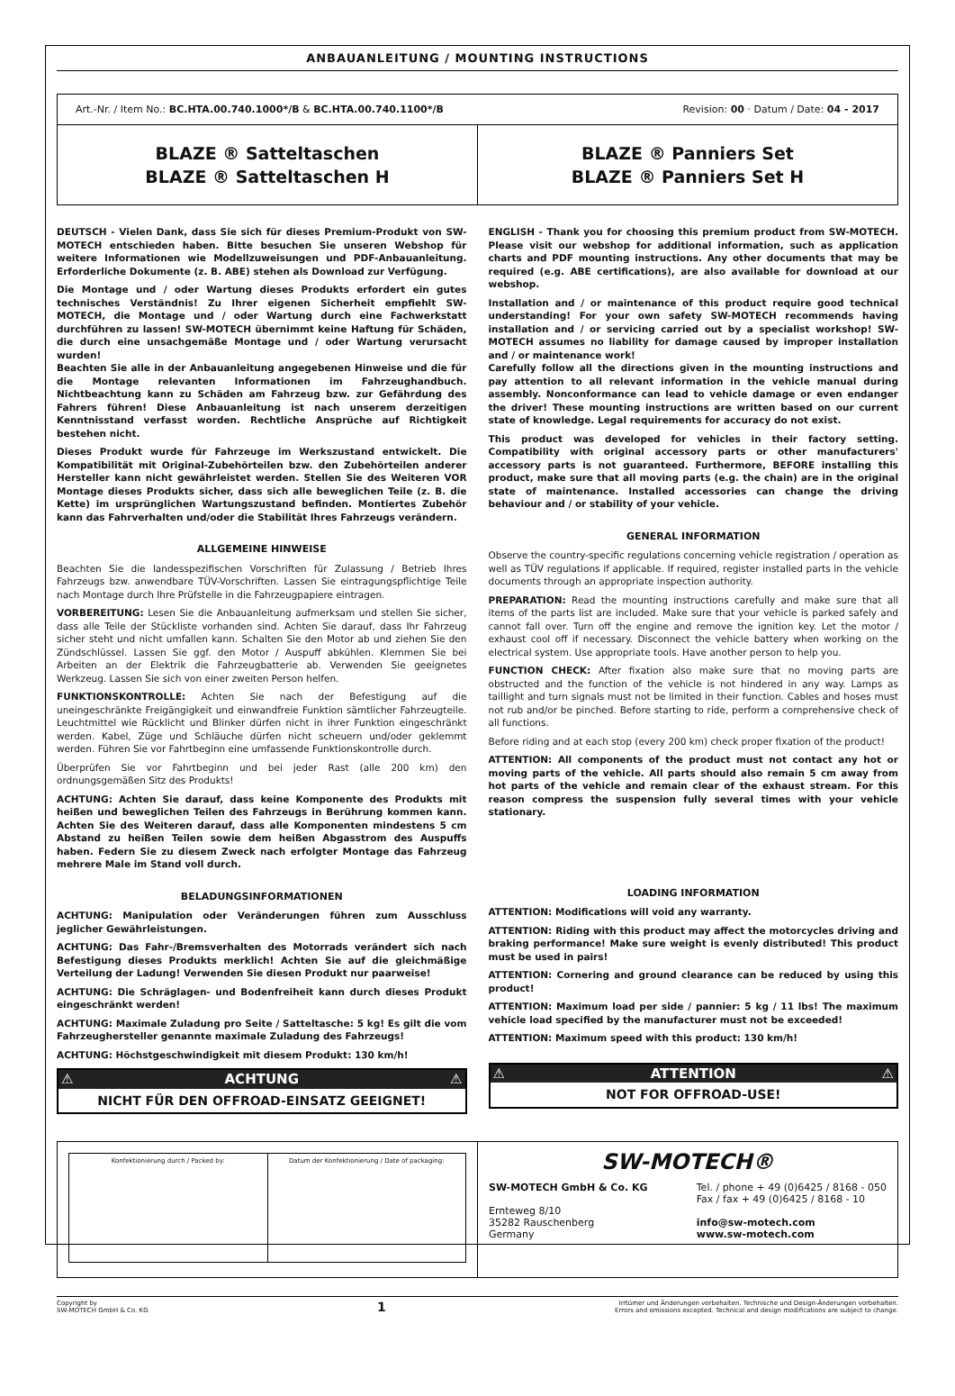ANBAUANLEITUNG / MOUNTING INSTRUCTIONS
Art.-Nr. / Item No.: BC.HTA.00.740.1000*/B & BC.HTA.00.740.1100*/B Revision: 00 · Datum / Date: 04 - 2017
BLAZE ® Satteltaschen
BLAZE ® Satteltaschen H
BLAZE ® Panniers Set
BLAZE ® Panniers Set H
DEUTSCH - Vielen Dank, dass Sie sich für dieses Premium-Produkt von SW-MOTECH entschieden haben. Bitte besuchen Sie unseren Webshop für weitere Informationen wie Modellzuweisungen und PDF-Anbauanleitung. Erforderliche Dokumente (z. B. ABE) stehen als Download zur Verfügung.
Die Montage und / oder Wartung dieses Produkts erfordert ein gutes technisches Verständnis! Zu Ihrer eigenen Sicherheit empfiehlt SW-MOTECH, die Montage und / oder Wartung durch eine Fachwerkstatt durchführen zu lassen! SW-MOTECH übernimmt keine Haftung für Schäden, die durch eine unsachgemäße Montage und / oder Wartung verursacht wurden!
Beachten Sie alle in der Anbauanleitung angegebenen Hinweise und die für die Montage relevanten Informationen im Fahrzeughandbuch. Nichtbeachtung kann zu Schäden am Fahrzeug bzw. zur Gefährdung des Fahrers führen! Diese Anbauanleitung ist nach unserem derzeitigen Kenntnisstand verfasst worden. Rechtliche Ansprüche auf Richtigkeit bestehen nicht.
Dieses Produkt wurde für Fahrzeuge im Werkszustand entwickelt. Die Kompatibilität mit Original-Zubehörteilen bzw. den Zubehörteilen anderer Hersteller kann nicht gewährleistet werden. Stellen Sie des Weiteren VOR Montage dieses Produkts sicher, dass sich alle beweglichen Teile (z. B. die Kette) im ursprünglichen Wartungszustand befinden. Montiertes Zubehör kann das Fahrverhalten und/oder die Stabilität Ihres Fahrzeugs verändern.
ALLGEMEINE HINWEISE
Beachten Sie die landesspezifischen Vorschriften für Zulassung / Betrieb Ihres Fahrzeugs bzw. anwendbare TÜV-Vorschriften. Lassen Sie eintragungspflichtige Teile nach Montage durch Ihre Prüfstelle in die Fahrzeugpapiere eintragen.
VORBEREITUNG: Lesen Sie die Anbauanleitung aufmerksam und stellen Sie sicher, dass alle Teile der Stückliste vorhanden sind. Achten Sie darauf, dass Ihr Fahrzeug sicher steht und nicht umfallen kann. Schalten Sie den Motor ab und ziehen Sie den Zündschlüssel. Lassen Sie ggf. den Motor / Auspuff abkühlen. Klemmen Sie bei Arbeiten an der Elektrik die Fahrzeugbatterie ab. Verwenden Sie geeignetes Werkzeug. Lassen Sie sich von einer zweiten Person helfen.
FUNKTIONSKONTROLLE: Achten Sie nach der Befestigung auf die uneingeschränkte Freigängigkeit und einwandfreie Funktion sämtlicher Fahrzeugteile. Leuchtmittel wie Rücklicht und Blinker dürfen nicht in ihrer Funktion eingeschränkt werden. Kabel, Züge und Schläuche dürfen nicht scheuern und/oder geklemmt werden. Führen Sie vor Fahrtbeginn eine umfassende Funktionskontrolle durch.
Überprüfen Sie vor Fahrtbeginn und bei jeder Rast (alle 200 km) den ordnungsgemäßen Sitz des Produkts!
ACHTUNG: Achten Sie darauf, dass keine Komponente des Produkts mit heißen und beweglichen Teilen des Fahrzeugs in Berührung kommen kann. Achten Sie des Weiteren darauf, dass alle Komponenten mindestens 5 cm Abstand zu heißen Teilen sowie dem heißen Abgasstrom des Auspuffs haben. Federn Sie zu diesem Zweck nach erfolgter Montage das Fahrzeug mehrere Male im Stand voll durch.
BELADUNGSINFORMATIONEN
ACHTUNG: Manipulation oder Veränderungen führen zum Ausschluss jeglicher Gewährleistungen.
ACHTUNG: Das Fahr-/Bremsverhalten des Motorrads verändert sich nach Befestigung dieses Produkts merklich! Achten Sie auf die gleichmäßige Verteilung der Ladung! Verwenden Sie diesen Produkt nur paarweise!
ACHTUNG: Die Schräglagen- und Bodenfreiheit kann durch dieses Produkt eingeschränkt werden!
ACHTUNG: Maximale Zuladung pro Seite / Satteltasche: 5 kg! Es gilt die vom Fahrzeughersteller genannte maximale Zuladung des Fahrzeugs!
ACHTUNG: Höchstgeschwindigkeit mit diesem Produkt: 130 km/h!
⚠ ACHTUNG ⚠
NICHT FÜR DEN OFFROAD-EINSATZ GEEIGNET!
ENGLISH - Thank you for choosing this premium product from SW-MOTECH. Please visit our webshop for additional information, such as application charts and PDF mounting instructions. Any other documents that may be required (e.g. ABE certifications), are also available for download at our webshop.
Installation and / or maintenance of this product require good technical understanding! For your own safety SW-MOTECH recommends having installation and / or servicing carried out by a specialist workshop! SW-MOTECH assumes no liability for damage caused by improper installation and / or maintenance work!
Carefully follow all the directions given in the mounting instructions and pay attention to all relevant information in the vehicle manual during assembly. Nonconformance can lead to vehicle damage or even endanger the driver! These mounting instructions are written based on our current state of knowledge. Legal requirements for accuracy do not exist.
This product was developed for vehicles in their factory setting. Compatibility with original accessory parts or other manufacturers' accessory parts is not guaranteed. Furthermore, BEFORE installing this product, make sure that all moving parts (e.g. the chain) are in the original state of maintenance. Installed accessories can change the driving behaviour and / or stability of your vehicle.
GENERAL INFORMATION
Observe the country-specific regulations concerning vehicle registration / operation as well as TÜV regulations if applicable. If required, register installed parts in the vehicle documents through an appropriate inspection authority.
PREPARATION: Read the mounting instructions carefully and make sure that all items of the parts list are included. Make sure that your vehicle is parked safely and cannot fall over. Turn off the engine and remove the ignition key. Let the motor / exhaust cool off if necessary. Disconnect the vehicle battery when working on the electrical system. Use appropriate tools. Have another person to help you.
FUNCTION CHECK: After fixation also make sure that no moving parts are obstructed and the function of the vehicle is not hindered in any way. Lamps as taillight and turn signals must not be limited in their function. Cables and hoses must not rub and/or be pinched. Before starting to ride, perform a comprehensive check of all functions.
Before riding and at each stop (every 200 km) check proper fixation of the product!
ATTENTION: All components of the product must not contact any hot or moving parts of the vehicle. All parts should also remain 5 cm away from hot parts of the vehicle and remain clear of the exhaust stream. For this reason compress the suspension fully several times with your vehicle stationary.
LOADING INFORMATION
ATTENTION: Modifications will void any warranty.
ATTENTION: Riding with this product may affect the motorcycles driving and braking performance! Make sure weight is evenly distributed! This product must be used in pairs!
ATTENTION: Cornering and ground clearance can be reduced by using this product!
ATTENTION: Maximum load per side / pannier: 5 kg / 11 lbs! The maximum vehicle load specified by the manufacturer must not be exceeded!
ATTENTION: Maximum speed with this product: 130 km/h!
⚠ ATTENTION ⚠
NOT FOR OFFROAD-USE!
Konfektionierung durch / Packed by:
Datum der Konfektionierung / Date of packaging:
SW-MOTECH®
SW-MOTECH GmbH & Co. KG
Ernteweg 8/10
35282 Rauschenberg
Germany
Tel. / phone + 49 (0)6425 / 8168 - 050
Fax / fax + 49 (0)6425 / 8168 - 10
info@sw-motech.com
www.sw-motech.com
Copyright by
SW-MOTECH GmbH & Co. KG
1
Irrtümer und Änderungen vorbehalten. Technische und Design-Änderungen vorbehalten.
Errors and omissions excepted. Technical and design modifications are subject to change.